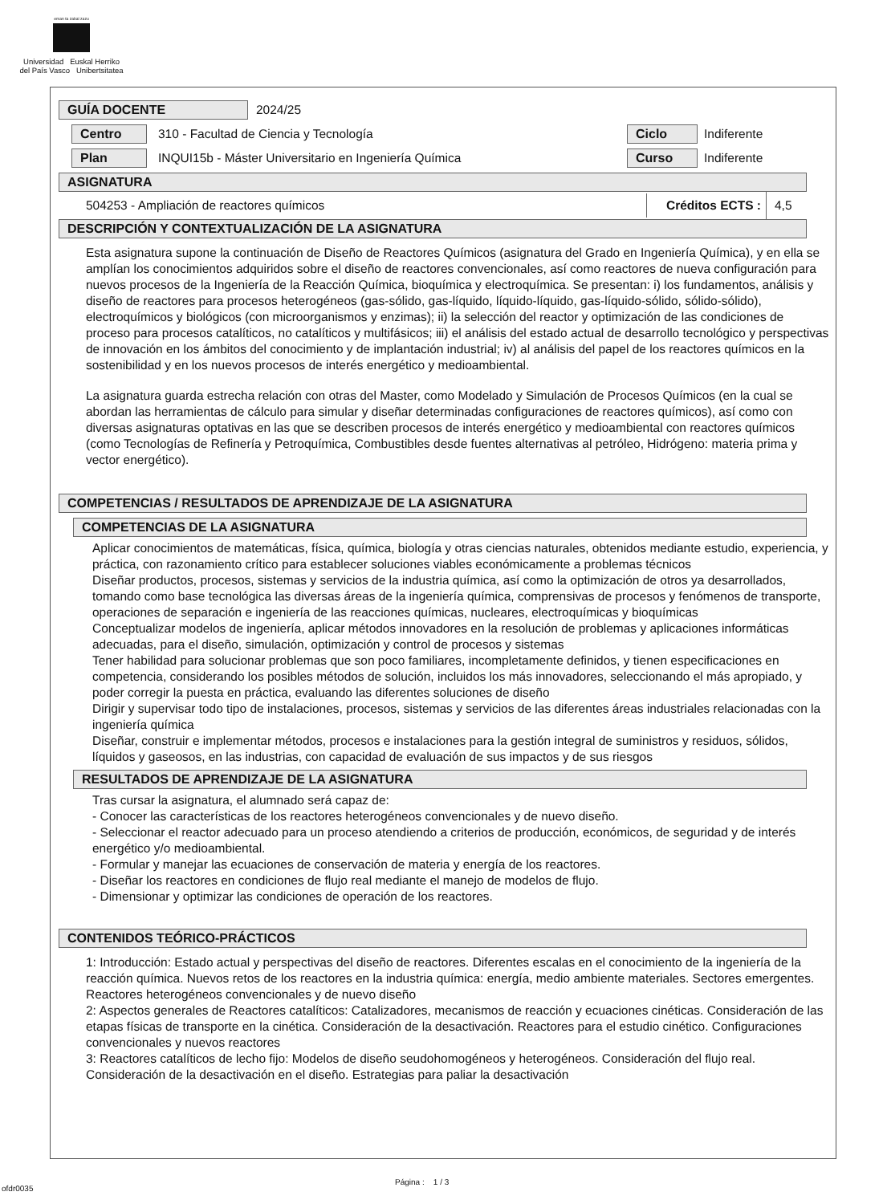eman ta zabal zazu
Universidad Euskal Herriko
del País Vasco Unibertsitatea
GUÍA DOCENTE 2024/25
Centro 310 - Facultad de Ciencia y Tecnología Ciclo Indiferente
Plan INQUI15b - Máster Universitario en Ingeniería Química Curso Indiferente
ASIGNATURA
504253 - Ampliación de reactores químicos Créditos ECTS : 4,5
DESCRIPCIÓN Y CONTEXTUALIZACIÓN DE LA ASIGNATURA
Esta asignatura supone la continuación de Diseño de Reactores Químicos (asignatura del Grado en Ingeniería Química), y en ella se amplían los conocimientos adquiridos sobre el diseño de reactores convencionales, así como reactores de nueva configuración para nuevos procesos de la Ingeniería de la Reacción Química, bioquímica y electroquímica. Se presentan: i) los fundamentos, análisis y diseño de reactores para procesos heterogéneos (gas-sólido, gas-líquido, líquido-líquido, gas-líquido-sólido, sólido-sólido), electroquímicos y biológicos (con microorganismos y enzimas); ii) la selección del reactor y optimización de las condiciones de proceso para procesos catalíticos, no catalíticos y multifásicos; iii) el análisis del estado actual de desarrollo tecnológico y perspectivas de innovación en los ámbitos del conocimiento y de implantación industrial; iv) al análisis del papel de los reactores químicos en la sostenibilidad y en los nuevos procesos de interés energético y medioambiental.
La asignatura guarda estrecha relación con otras del Master, como Modelado y Simulación de Procesos Químicos (en la cual se abordan las herramientas de cálculo para simular y diseñar determinadas configuraciones de reactores químicos), así como con diversas asignaturas optativas en las que se describen procesos de interés energético y medioambiental con reactores químicos (como Tecnologías de Refinería y Petroquímica, Combustibles desde fuentes alternativas al petróleo, Hidrógeno: materia prima y vector energético).
COMPETENCIAS / RESULTADOS DE APRENDIZAJE DE LA ASIGNATURA
COMPETENCIAS DE LA ASIGNATURA
Aplicar conocimientos de matemáticas, física, química, biología y otras ciencias naturales, obtenidos mediante estudio, experiencia, y práctica, con razonamiento crítico para establecer soluciones viables económicamente a problemas técnicos
Diseñar productos, procesos, sistemas y servicios de la industria química, así como la optimización de otros ya desarrollados, tomando como base tecnológica las diversas áreas de la ingeniería química, comprensivas de procesos y fenómenos de transporte, operaciones de separación e ingeniería de las reacciones químicas, nucleares, electroquímicas y bioquímicas
Conceptualizar modelos de ingeniería, aplicar métodos innovadores en la resolución de problemas y aplicaciones informáticas adecuadas, para el diseño, simulación, optimización y control de procesos y sistemas
Tener habilidad para solucionar problemas que son poco familiares, incompletamente definidos, y tienen especificaciones en competencia, considerando los posibles métodos de solución, incluidos los más innovadores, seleccionando el más apropiado, y poder corregir la puesta en práctica, evaluando las diferentes soluciones de diseño
Dirigir y supervisar todo tipo de instalaciones, procesos, sistemas y servicios de las diferentes áreas industriales relacionadas con la ingeniería química
Diseñar, construir e implementar métodos, procesos e instalaciones para la gestión integral de suministros y residuos, sólidos, líquidos y gaseosos, en las industrias, con capacidad de evaluación de sus impactos y de sus riesgos
RESULTADOS DE APRENDIZAJE DE LA ASIGNATURA
Tras cursar la asignatura, el alumnado será capaz de:
- Conocer las características de los reactores heterogéneos convencionales y de nuevo diseño.
- Seleccionar el reactor adecuado para un proceso atendiendo a criterios de producción, económicos, de seguridad y de interés energético y/o medioambiental.
- Formular y manejar las ecuaciones de conservación de materia y energía de los reactores.
- Diseñar los reactores en condiciones de flujo real mediante el manejo de modelos de flujo.
- Dimensionar y optimizar las condiciones de operación de los reactores.
CONTENIDOS TEÓRICO-PRÁCTICOS
1: Introducción: Estado actual y perspectivas del diseño de reactores. Diferentes escalas en el conocimiento de la ingeniería de la reacción química. Nuevos retos de los reactores en la industria química: energía, medio ambiente materiales. Sectores emergentes. Reactores heterogéneos convencionales y de nuevo diseño
2: Aspectos generales de Reactores catalíticos: Catalizadores, mecanismos de reacción y ecuaciones cinéticas. Consideración de las etapas físicas de transporte en la cinética. Consideración de la desactivación. Reactores para el estudio cinético. Configuraciones convencionales y nuevos reactores
3: Reactores catalíticos de lecho fijo: Modelos de diseño seudohomogéneos y heterogéneos. Consideración del flujo real. Consideración de la desactivación en el diseño. Estrategias para paliar la desactivación
ofdr0035
Página : 1 / 3